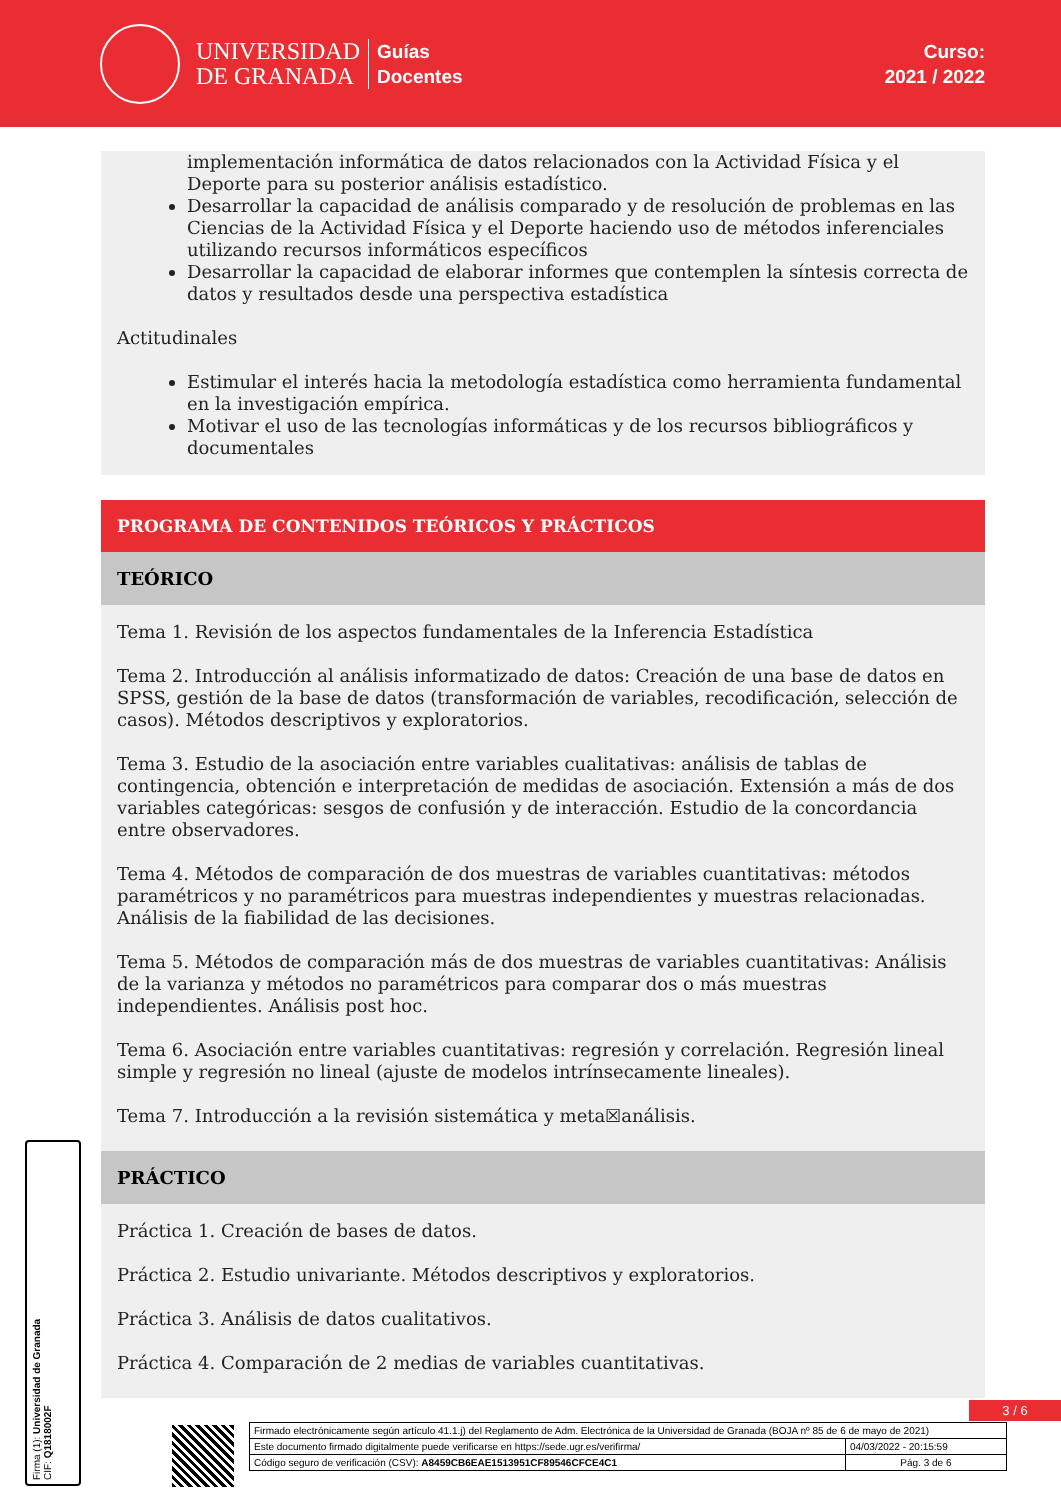UNIVERSIDAD
DE GRANADA
Guías
Docentes
Curso:
2021 / 2022
implementación informática de datos relacionados con la Actividad Física y el Deporte para su posterior análisis estadístico.
Desarrollar la capacidad de análisis comparado y de resolución de problemas en las Ciencias de la Actividad Física y el Deporte haciendo uso de métodos inferenciales utilizando recursos informáticos específicos
Desarrollar la capacidad de elaborar informes que contemplen la síntesis correcta de datos y resultados desde una perspectiva estadística
Actitudinales
Estimular el interés hacia la metodología estadística como herramienta fundamental en la investigación empírica.
Motivar el uso de las tecnologías informáticas y de los recursos bibliográficos y documentales
PROGRAMA DE CONTENIDOS TEÓRICOS Y PRÁCTICOS
TEÓRICO
Tema 1. Revisión de los aspectos fundamentales de la Inferencia Estadística
Tema 2. Introducción al análisis informatizado de datos: Creación de una base de datos en SPSS, gestión de la base de datos (transformación de variables, recodificación, selección de casos). Métodos descriptivos y exploratorios.
Tema 3. Estudio de la asociación entre variables cualitativas: análisis de tablas de contingencia, obtención e interpretación de medidas de asociación. Extensión a más de dos variables categóricas: sesgos de confusión y de interacción. Estudio de la concordancia entre observadores.
Tema 4. Métodos de comparación de dos muestras de variables cuantitativas: métodos paramétricos y no paramétricos para muestras independientes y muestras relacionadas. Análisis de la fiabilidad de las decisiones.
Tema 5. Métodos de comparación más de dos muestras de variables cuantitativas: Análisis de la varianza y métodos no paramétricos para comparar dos o más muestras independientes. Análisis post hoc.
Tema 6. Asociación entre variables cuantitativas: regresión y correlación. Regresión lineal simple y regresión no lineal (ajuste de modelos intrínsecamente lineales).
Tema 7. Introducción a la revisión sistemática y meta☒análisis.
PRÁCTICO
Práctica 1. Creación de bases de datos.
Práctica 2. Estudio univariante. Métodos descriptivos y exploratorios.
Práctica 3. Análisis de datos cualitativos.
Práctica 4. Comparación de 2 medias de variables cuantitativas.
Firma (1): Universidad de Granada
CIF: Q1818002F
3 / 6
| Firmado electrónicamente según artículo 41.1.j) del Reglamento de Adm. Electrónica de la Universidad de Granada (BOJA nº 85 de 6 de mayo de 2021) | |
| Este documento firmado digitalmente puede verificarse en https://sede.ugr.es/verifirma/ | 04/03/2022 - 20:15:59 |
| Código seguro de verificación (CSV): A8459CB6EAE1513951CF89546CFCE4C1 | Pág. 3 de 6 |